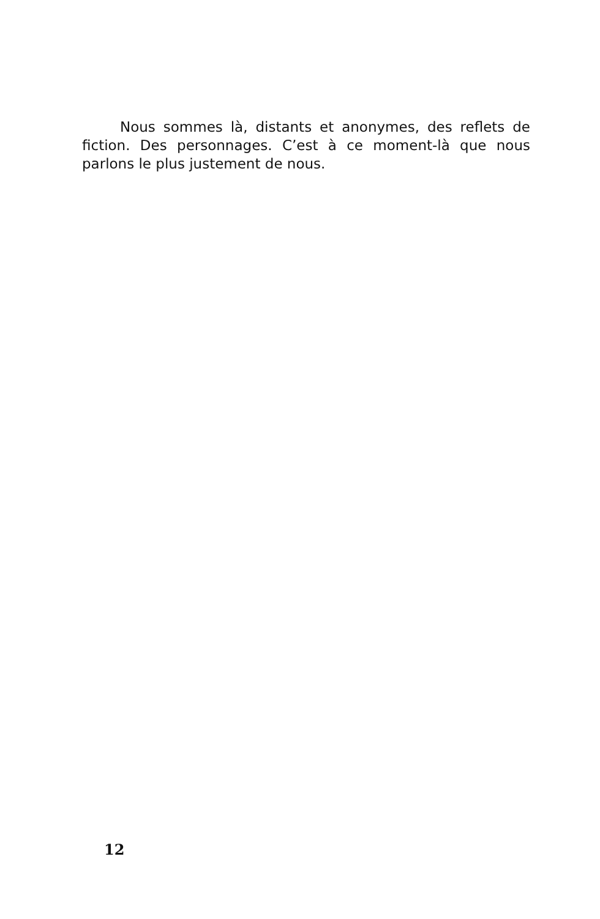Nous sommes là, distants et anonymes, des reflets de fiction. Des personnages. C’est à ce moment-là que nous parlons le plus justement de nous.
12